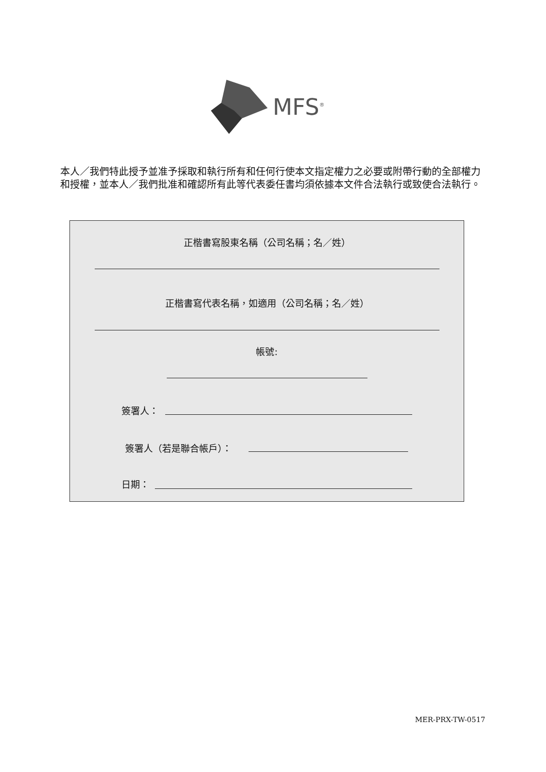MFS<sup>®</sup>
本人／我們特此授予並准予採取和執行所有和任何行使本文指定權力之必要或附帶行動的全部權力和授權，並本人／我們批准和確認所有此等代表委任書均須依據本文件合法執行或致使合法執行。
正楷書寫股東名稱（公司名稱；名／姓）
正楷書寫代表名稱，如適用（公司名稱；名／姓）
帳號:
簽署人：
簽署人（若是聯合帳戶）：
日期：
MER-PRX-TW-0517